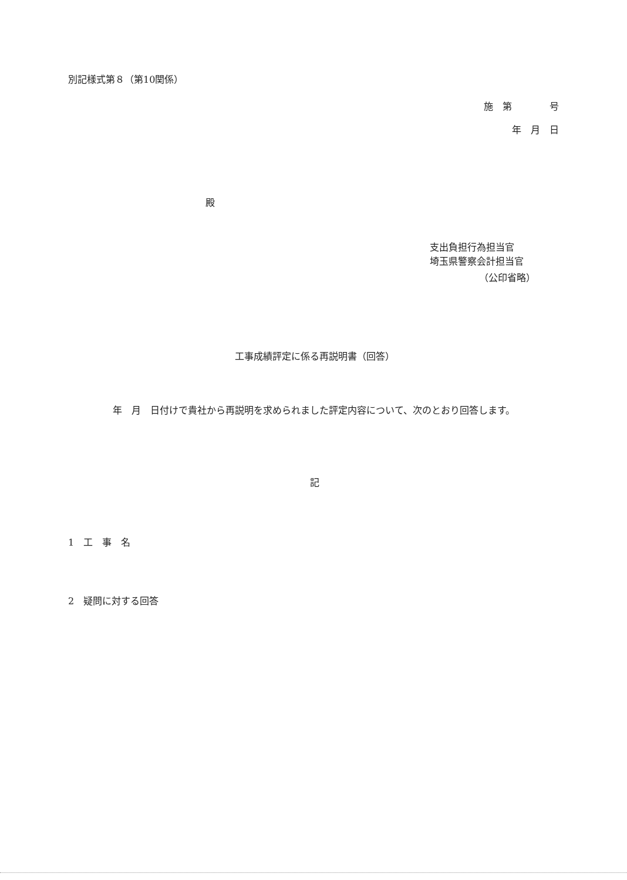別記様式第８（第10関係）
施　第　　　　号
年　月　日
殿
支出負担行為担当官
埼玉県警察会計担当官
（公印省略）
工事成績評定に係る再説明書（回答）
年　月　日付けで貴社から再説明を求められました評定内容について、次のとおり回答します。
記
1　工　事　名
2　疑問に対する回答